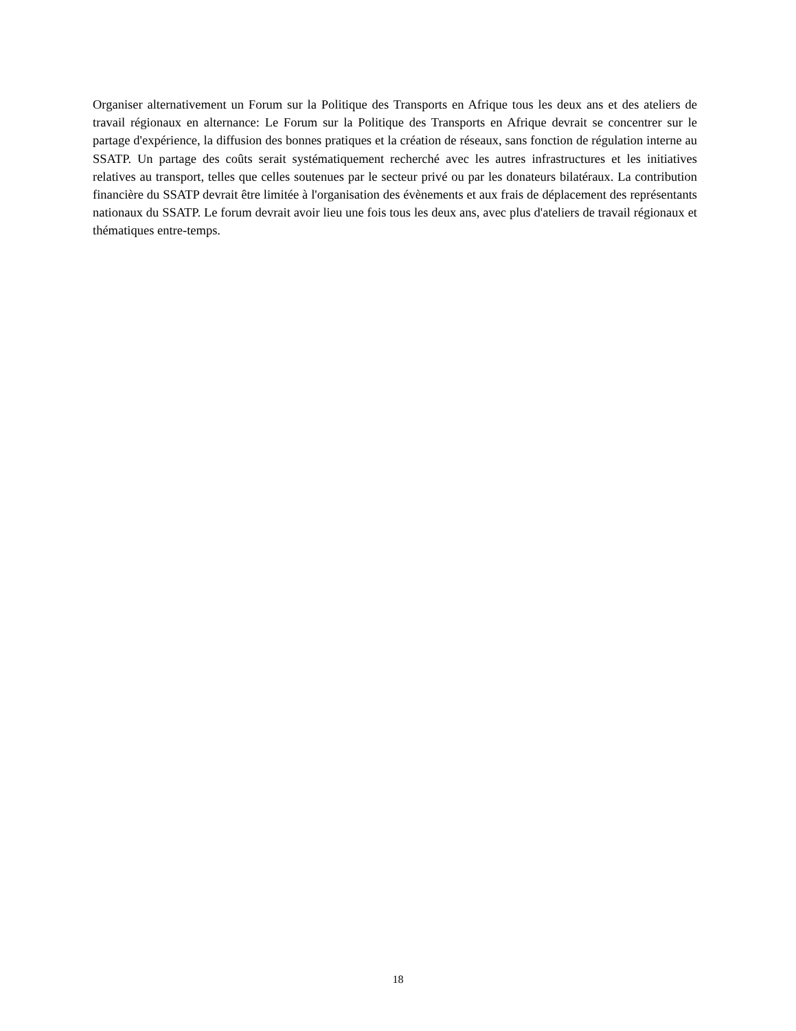Organiser alternativement un Forum sur la Politique des Transports en Afrique tous les deux ans et des ateliers de travail régionaux en alternance: Le Forum sur la Politique des Transports en Afrique devrait se concentrer sur le partage d'expérience, la diffusion des bonnes pratiques et la création de réseaux, sans fonction de régulation interne au SSATP. Un partage des coûts serait systématiquement recherché avec les autres infrastructures et les initiatives relatives au transport, telles que celles soutenues par le secteur privé ou par les donateurs bilatéraux. La contribution financière du SSATP devrait être limitée à l'organisation des évènements et aux frais de déplacement des représentants nationaux du SSATP. Le forum devrait avoir lieu une fois tous les deux ans, avec plus d'ateliers de travail régionaux et thématiques entre-temps.
18